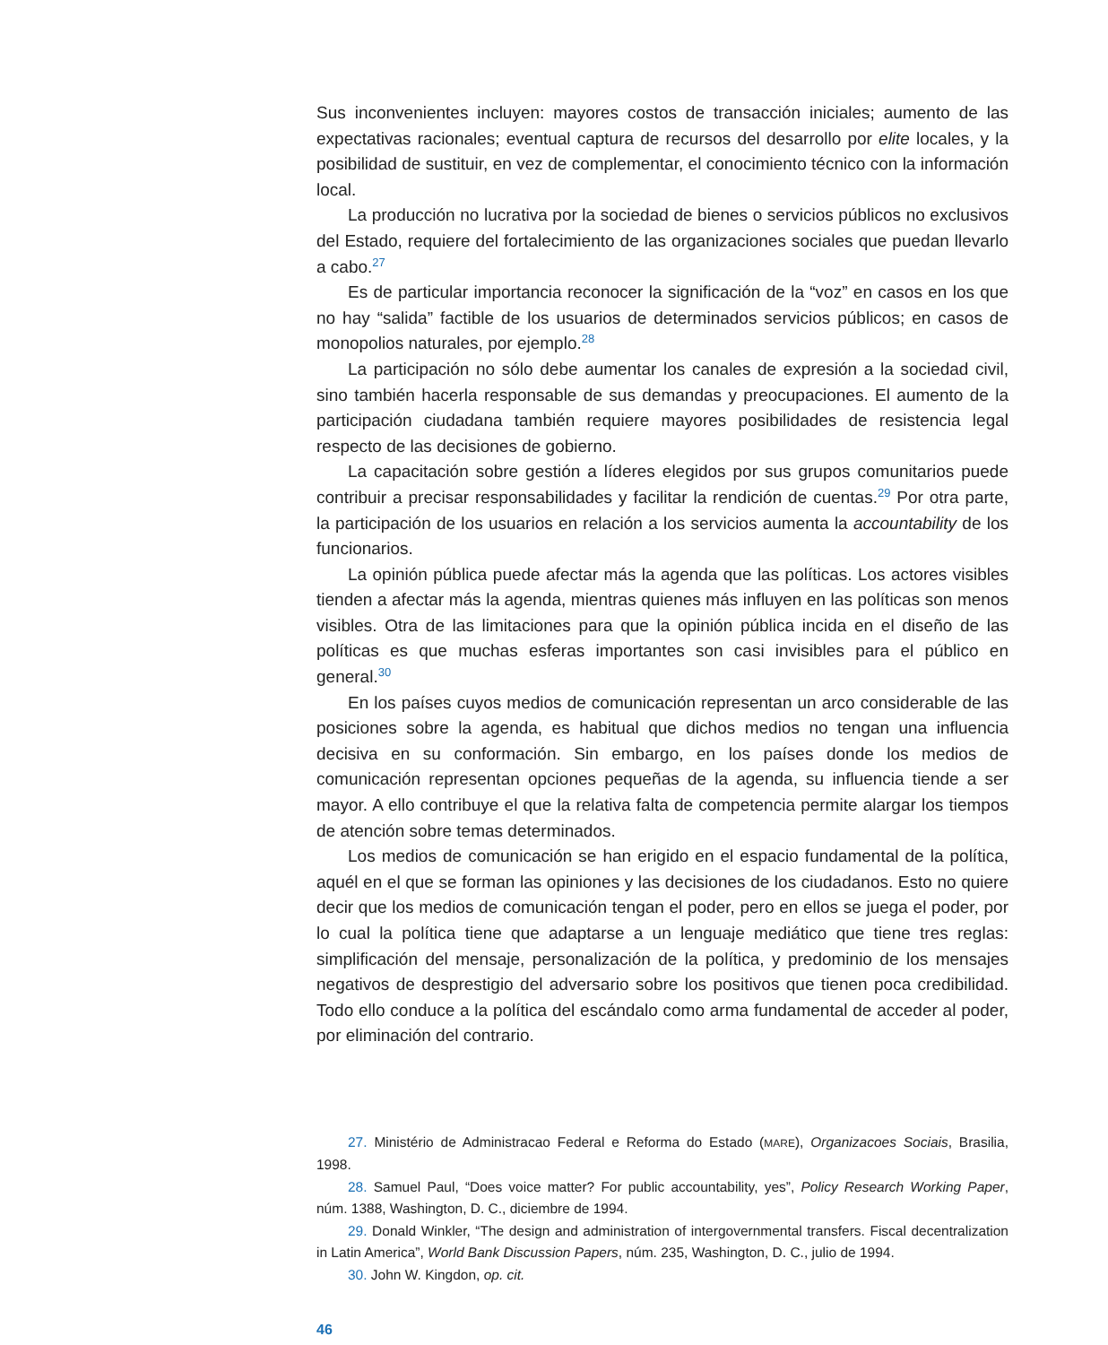Sus inconvenientes incluyen: mayores costos de transacción iniciales; aumento de las expectativas racionales; eventual captura de recursos del desarrollo por elite locales, y la posibilidad de sustituir, en vez de complementar, el conocimiento técnico con la información local.
La producción no lucrativa por la sociedad de bienes o servicios públicos no exclusivos del Estado, requiere del fortalecimiento de las organizaciones sociales que puedan llevarlo a cabo.<sup>27</sup>
Es de particular importancia reconocer la significación de la “voz” en casos en los que no hay “salida” factible de los usuarios de determinados servicios públicos; en casos de monopolios naturales, por ejemplo.<sup>28</sup>
La participación no sólo debe aumentar los canales de expresión a la sociedad civil, sino también hacerla responsable de sus demandas y preocupaciones. El aumento de la participación ciudadana también requiere mayores posibilidades de resistencia legal respecto de las decisiones de gobierno.
La capacitación sobre gestión a líderes elegidos por sus grupos comunitarios puede contribuir a precisar responsabilidades y facilitar la rendición de cuentas.<sup>29</sup> Por otra parte, la participación de los usuarios en relación a los servicios aumenta la accountability de los funcionarios.
La opinión pública puede afectar más la agenda que las políticas. Los actores visibles tienden a afectar más la agenda, mientras quienes más influyen en las políticas son menos visibles. Otra de las limitaciones para que la opinión pública incida en el diseño de las políticas es que muchas esferas importantes son casi invisibles para el público en general.<sup>30</sup>
En los países cuyos medios de comunicación representan un arco considerable de las posiciones sobre la agenda, es habitual que dichos medios no tengan una influencia decisiva en su conformación. Sin embargo, en los países donde los medios de comunicación representan opciones pequeñas de la agenda, su influencia tiende a ser mayor. A ello contribuye el que la relativa falta de competencia permite alargar los tiempos de atención sobre temas determinados.
Los medios de comunicación se han erigido en el espacio fundamental de la política, aquél en el que se forman las opiniones y las decisiones de los ciudadanos. Esto no quiere decir que los medios de comunicación tengan el poder, pero en ellos se juega el poder, por lo cual la política tiene que adaptarse a un lenguaje mediático que tiene tres reglas: simplificación del mensaje, personalización de la política, y predominio de los mensajes negativos de desprestigio del adversario sobre los positivos que tienen poca credibilidad. Todo ello conduce a la política del escándalo como arma fundamental de acceder al poder, por eliminación del contrario.
27. Ministério de Administracao Federal e Reforma do Estado (MARE), Organizacoes Sociais, Brasilia, 1998.
28. Samuel Paul, “Does voice matter? For public accountability, yes”, Policy Research Working Paper, núm. 1388, Washington, D. C., diciembre de 1994.
29. Donald Winkler, “The design and administration of intergovernmental transfers. Fiscal decentralization in Latin America”, World Bank Discussion Papers, núm. 235, Washington, D. C., julio de 1994.
30. John W. Kingdon, op. cit.
46